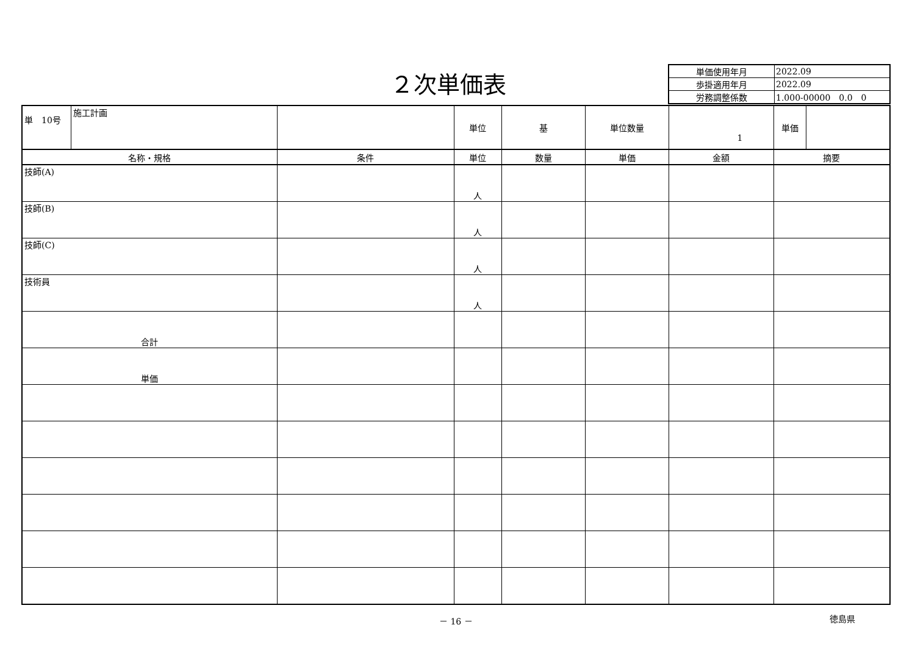２次単価表
| 単価使用年月 | 2022.09 |
| 歩掛適用年月 | 2022.09 |
| 労務調整係数 | 1.000-00000 0.0 0 |
| 単 10号 | 施工計画 | | 単位 | 基 | 単位数量 | 1 | 単価 | |
| 名称・規格 | | 条件 | 単位 | 数量 | 単価 | 金額 | 摘要 | |
| 技師(A) | | | 人 | | | | | |
| 技師(B) | | | 人 | | | | | |
| 技師(C) | | | 人 | | | | | |
| 技術員 | | | 人 | | | | | |
| 合計 | | | | | | | | |
| 単価 | | | | | | | | |
－ 16 － 徳島県